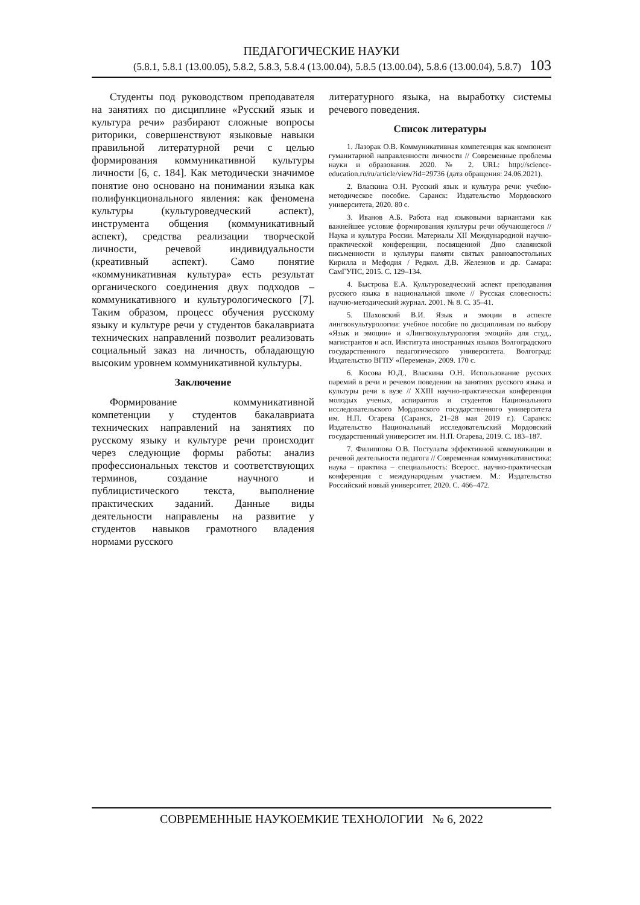ПЕДАГОГИЧЕСКИЕ НАУКИ
(5.8.1, 5.8.1 (13.00.05), 5.8.2, 5.8.3, 5.8.4 (13.00.04), 5.8.5 (13.00.04), 5.8.6 (13.00.04), 5.8.7) 103
Студенты под руководством преподавателя на занятиях по дисциплине «Русский язык и культура речи» разбирают сложные вопросы риторики, совершенствуют языковые навыки правильной литературной речи с целью формирования коммуникативной культуры личности [6, с. 184]. Как методически значимое понятие оно основано на понимании языка как полифункционального явления: как феномена культуры (культуроведческий аспект), инструмента общения (коммуникативный аспект), средства реализации творческой личности, речевой индивидуальности (креативный аспект). Само понятие «коммуникативная культура» есть результат органического соединения двух подходов – коммуникативного и культурологического [7]. Таким образом, процесс обучения русскому языку и культуре речи у студентов бакалавриата технических направлений позволит реализовать социальный заказ на личность, обладающую высоким уровнем коммуникативной культуры.
Заключение
Формирование коммуникативной компетенции у студентов бакалавриата технических направлений на занятиях по русскому языку и культуре речи происходит через следующие формы работы: анализ профессиональных текстов и соответствующих терминов, создание научного и публицистического текста, выполнение практических заданий. Данные виды деятельности направлены на развитие у студентов навыков грамотного владения нормами русского
литературного языка, на выработку системы речевого поведения.
Список литературы
1. Лазорак О.В. Коммуникативная компетенция как компонент гуманитарной направленности личности // Современные проблемы науки и образования. 2020. № 2. URL: http://science-education.ru/ru/article/view?id=29736 (дата обращения: 24.06.2021).
2. Власкина О.Н. Русский язык и культура речи: учебно-методическое пособие. Саранск: Издательство Мордовского университета, 2020. 80 с.
3. Иванов А.Б. Работа над языковыми вариантами как важнейшее условие формирования культуры речи обучающегося // Наука и культура России. Материалы XII Международной научно-практической конференции, посвященной Дню славянской письменности и культуры памяти святых равноапостольных Кирилла и Мефодия / Редкол. Д.В. Железнов и др. Самара: СамГУПС, 2015. С. 129–134.
4. Быстрова Е.А. Культуроведческий аспект преподавания русского языка в национальной школе // Русская словесность: научно-методический журнал. 2001. № 8. С. 35–41.
5. Шаховский В.И. Язык и эмоции в аспекте лингвокультурологии: учебное пособие по дисциплинам по выбору «Язык и эмоции» и «Лингвокультурология эмоций» для студ., магистрантов и асп. Института иностранных языков Волгоградского государственного педагогического университета. Волгоград: Издательство ВГПУ «Перемена», 2009. 170 с.
6. Косова Ю.Д., Власкина О.Н. Использование русских паремий в речи и речевом поведении на занятиях русского языка и культуры речи в вузе // XXIII научно-практическая конференция молодых ученых, аспирантов и студентов Национального исследовательского Мордовского государственного университета им. Н.П. Огарева (Саранск, 21–28 мая 2019 г.). Саранск: Издательство Национальный исследовательский Мордовский государственный университет им. Н.П. Огарева, 2019. С. 183–187.
7. Филиппова О.В. Постулаты эффективной коммуникации в речевой деятельности педагога // Современная коммуникативистика: наука – практика – специальность: Всеросс. научно-практическая конференция с международным участием. М.: Издательство Российский новый университет, 2020. С. 466–472.
СОВРЕМЕННЫЕ НАУКОЕМКИЕ ТЕХНОЛОГИИ № 6, 2022